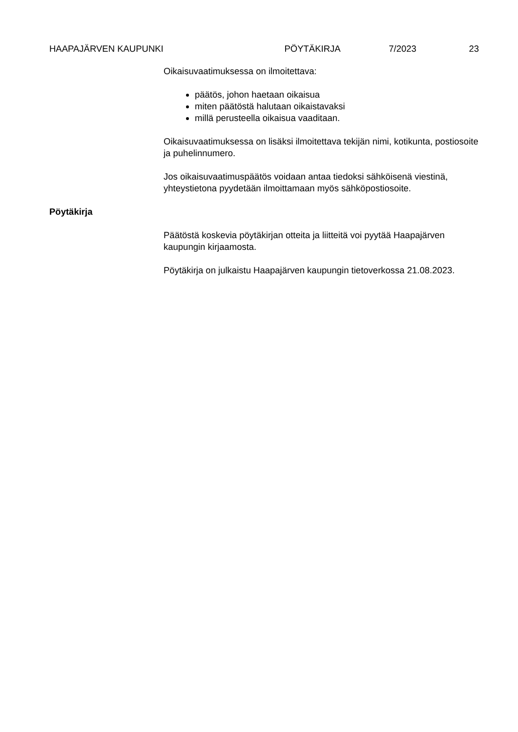HAAPAJÄRVEN KAUPUNKI PÖYTÄKIRJA 7/2023 23
Oikaisuvaatimuksessa on ilmoitettava:
päätös, johon haetaan oikaisua
miten päätöstä halutaan oikaistavaksi
millä perusteella oikaisua vaaditaan.
Oikaisuvaatimuksessa on lisäksi ilmoitettava tekijän nimi, kotikunta, postiosoite ja puhelinnumero.
Jos oikaisuvaatimuspäätös voidaan antaa tiedoksi sähköisenä viestinä, yhteystietona pyydetään ilmoittamaan myös sähköpostiosoite.
Pöytäkirja
Päätöstä koskevia pöytäkirjan otteita ja liitteitä voi pyytää Haapajärven kaupungin kirjaamosta.
Pöytäkirja on julkaistu Haapajärven kaupungin tietoverkossa 21.08.2023.